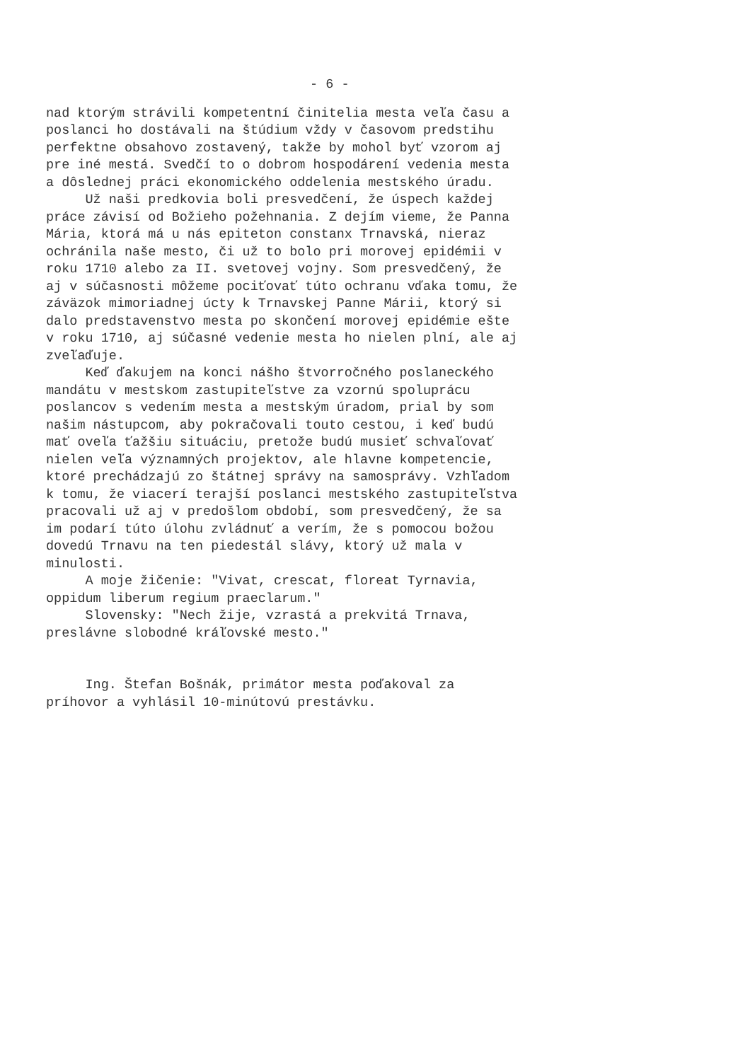- 6 -
nad ktorým strávili kompetentní činitelia mesta veľa času a poslanci ho dostávali na štúdium vždy v časovom predstihu perfektne obsahovo zostavený, takže by mohol byť vzorom aj pre iné mestá. Svedčí to o dobrom hospodárení vedenia mesta a dôslednej práci ekonomického oddelenia mestského úradu. Už naši predkovia boli presvedčení, že úspech každej práce závisí od Božieho požehnania. Z dejím vieme, že Panna Mária, ktorá má u nás epiteton constanx Trnavská, nieraz ochránila naše mesto, či už to bolo pri morovej epidémii v roku 1710 alebo za II. svetovej vojny. Som presvedčený, že aj v súčasnosti môžeme pociťovať túto ochranu vďaka tomu, že záväzok mimoriadnej úcty k Trnavskej Panne Márii, ktorý si dalo predstavenstvo mesta po skončení morovej epidémie ešte v roku 1710, aj súčasné vedenie mesta ho nielen plní, ale aj zveľaďuje. Keď ďakujem na konci nášho štvorročného poslaneckého mandátu v mestskom zastupiteľstve za vzornú spoluprácu poslancov s vedením mesta a mestským úradom, prial by som našim nástupcom, aby pokračovali touto cestou, i keď budú mať oveľa ťažšiu situáciu, pretože budú musieť schvaľovať nielen veľa významných projektov, ale hlavne kompetencie, ktoré prechádzajú zo štátnej správy na samosprávy. Vzhľadom k tomu, že viacerí terajší poslanci mestského zastupiteľstva pracovali už aj v predošlom období, som presvedčený, že sa im podarí túto úlohu zvládnuť a verím, že s pomocou božou dovedú Trnavu na ten piedestál slávy, ktorý už mala v minulosti. A moje žičenie: "Vivat, crescat, floreat Tyrnavia, oppidum liberum regium praeclarum." Slovensky: "Nech žije, vzrastá a prekvitá Trnava, preslávne slobodné kráľovské mesto." Ing. Štefan Bošnák, primátor mesta poďakoval za príhovor a vyhlásil 10-minútovú prestávku.